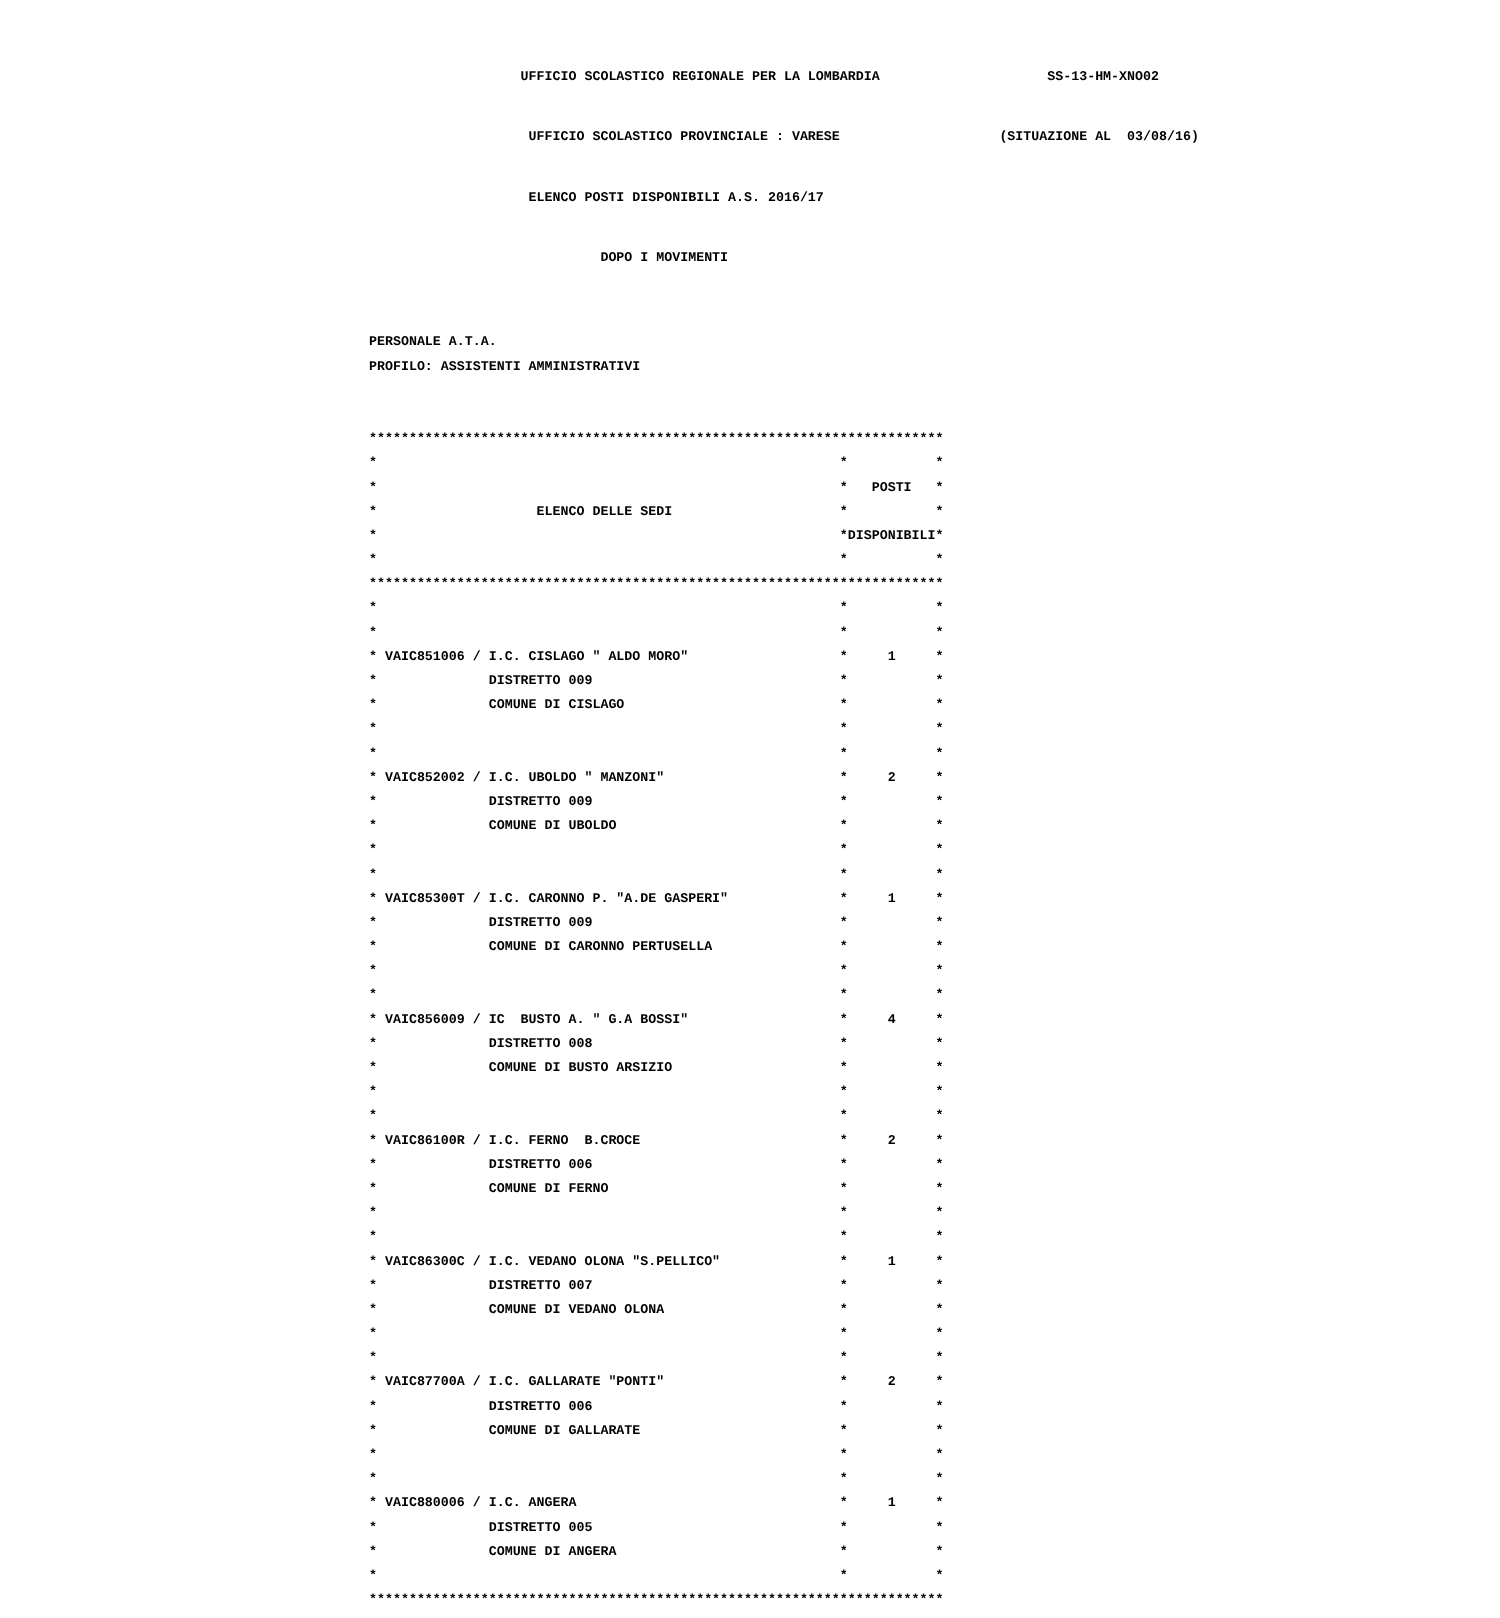UFFICIO SCOLASTICO REGIONALE PER LA LOMBARDIA SS-13-HM-XNO02
UFFICIO SCOLASTICO PROVINCIALE : VARESE (SITUAZIONE AL 03/08/16)
ELENCO POSTI DISPONIBILI A.S. 2016/17
DOPO I MOVIMENTI
PERSONALE A.T.A.
PROFILO: ASSISTENTI AMMINISTRATIVI
************************************************************************
* * *
* * POSTI *
* ELENCO DELLE SEDI * *
* *DISPONIBILI*
* * *
************************************************************************
* * *
* * *
* VAIC851006 / I.C. CISLAGO " ALDO MORO" * 1 *
* DISTRETTO 009 * *
* COMUNE DI CISLAGO * *
* * *
* * *
* VAIC852002 / I.C. UBOLDO " MANZONI" * 2 *
* DISTRETTO 009 * *
* COMUNE DI UBOLDO * *
* * *
* * *
* VAIC85300T / I.C. CARONNO P. "A.DE GASPERI" * 1 *
* DISTRETTO 009 * *
* COMUNE DI CARONNO PERTUSELLA * *
* * *
* * *
* VAIC856009 / IC BUSTO A. " G.A BOSSI" * 4 *
* DISTRETTO 008 * *
* COMUNE DI BUSTO ARSIZIO * *
* * *
* * *
* VAIC86100R / I.C. FERNO B.CROCE * 2 *
* DISTRETTO 006 * *
* COMUNE DI FERNO * *
* * *
* * *
* VAIC86300C / I.C. VEDANO OLONA "S.PELLICO" * 1 *
* DISTRETTO 007 * *
* COMUNE DI VEDANO OLONA * *
* * *
* * *
* VAIC87700A / I.C. GALLARATE "PONTI" * 2 *
* DISTRETTO 006 * *
* COMUNE DI GALLARATE * *
* * *
* * *
* VAIC880006 / I.C. ANGERA * 1 *
* DISTRETTO 005 * *
* COMUNE DI ANGERA * *
* * *
************************************************************************